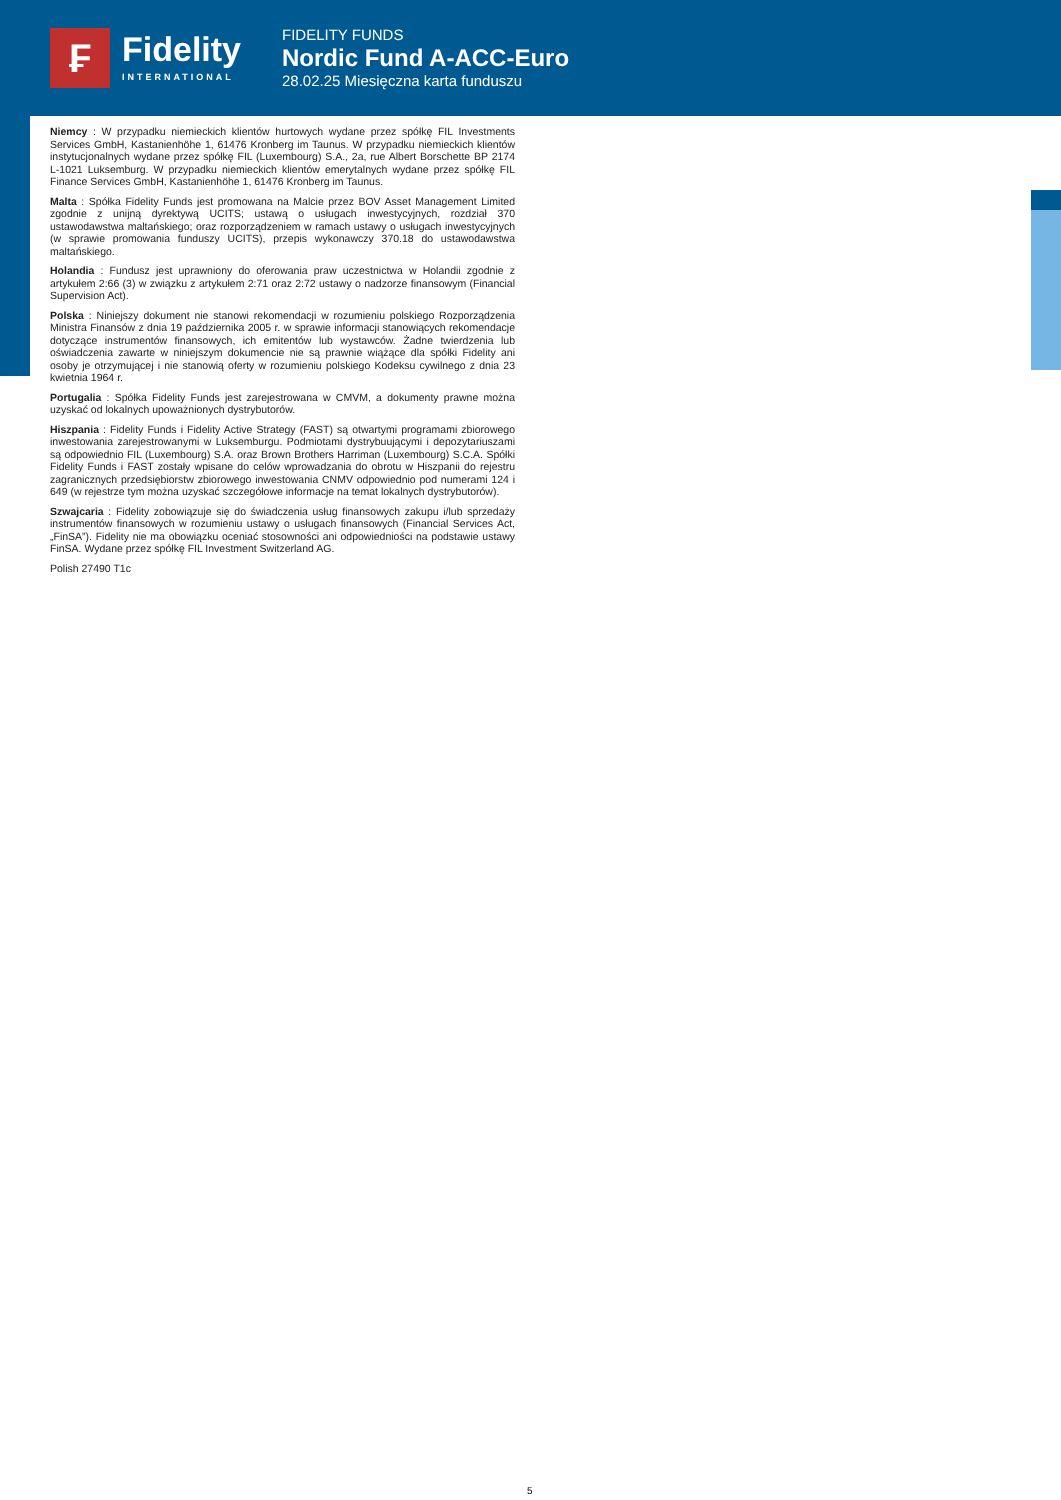₣
Fidelity
INTERNATIONAL
FIDELITY FUNDS
Nordic Fund A-ACC-Euro
28.02.25 Miesięczna karta funduszu
Niemcy : W przypadku niemieckich klientów hurtowych wydane przez spółkę FIL Investments Services GmbH, Kastanienhöhe 1, 61476 Kronberg im Taunus. W przypadku niemieckich klientów instytucjonalnych wydane przez spółkę FIL (Luxembourg) S.A., 2a, rue Albert Borschette BP 2174 L-1021 Luksemburg. W przypadku niemieckich klientów emerytalnych wydane przez spółkę FIL Finance Services GmbH, Kastanienhöhe 1, 61476 Kronberg im Taunus.
Malta : Spółka Fidelity Funds jest promowana na Malcie przez BOV Asset Management Limited zgodnie z unijną dyrektywą UCITS; ustawą o usługach inwestycyjnych, rozdział 370 ustawodawstwa maltańskiego; oraz rozporządzeniem w ramach ustawy o usługach inwestycyjnych (w sprawie promowania funduszy UCITS), przepis wykonawczy 370.18 do ustawodawstwa maltańskiego.
Holandia : Fundusz jest uprawniony do oferowania praw uczestnictwa w Holandii zgodnie z artykułem 2:66 (3) w związku z artykułem 2:71 oraz 2:72 ustawy o nadzorze finansowym (Financial Supervision Act).
Polska : Niniejszy dokument nie stanowi rekomendacji w rozumieniu polskiego Rozporządzenia Ministra Finansów z dnia 19 października 2005 r. w sprawie informacji stanowiących rekomendacje dotyczące instrumentów finansowych, ich emitentów lub wystawców. Żadne twierdzenia lub oświadczenia zawarte w niniejszym dokumencie nie są prawnie wiążące dla spółki Fidelity ani osoby je otrzymującej i nie stanowią oferty w rozumieniu polskiego Kodeksu cywilnego z dnia 23 kwietnia 1964 r.
Portugalia : Spółka Fidelity Funds jest zarejestrowana w CMVM, a dokumenty prawne można uzyskać od lokalnych upoważnionych dystrybutorów.
Hiszpania : Fidelity Funds i Fidelity Active Strategy (FAST) są otwartymi programami zbiorowego inwestowania zarejestrowanymi w Luksemburgu. Podmiotami dystrybuującymi i depozytariuszami są odpowiednio FIL (Luxembourg) S.A. oraz Brown Brothers Harriman (Luxembourg) S.C.A. Spółki Fidelity Funds i FAST zostały wpisane do celów wprowadzania do obrotu w Hiszpanii do rejestru zagranicznych przedsiębiorstw zbiorowego inwestowania CNMV odpowiednio pod numerami 124 i 649 (w rejestrze tym można uzyskać szczegółowe informacje na temat lokalnych dystrybutorów).
Szwajcaria : Fidelity zobowiązuje się do świadczenia usług finansowych zakupu i/lub sprzedaży instrumentów finansowych w rozumieniu ustawy o usługach finansowych (Financial Services Act, „FinSA”). Fidelity nie ma obowiązku oceniać stosowności ani odpowiedniości na podstawie ustawy FinSA. Wydane przez spółkę FIL Investment Switzerland AG.
Polish 27490 T1c
5